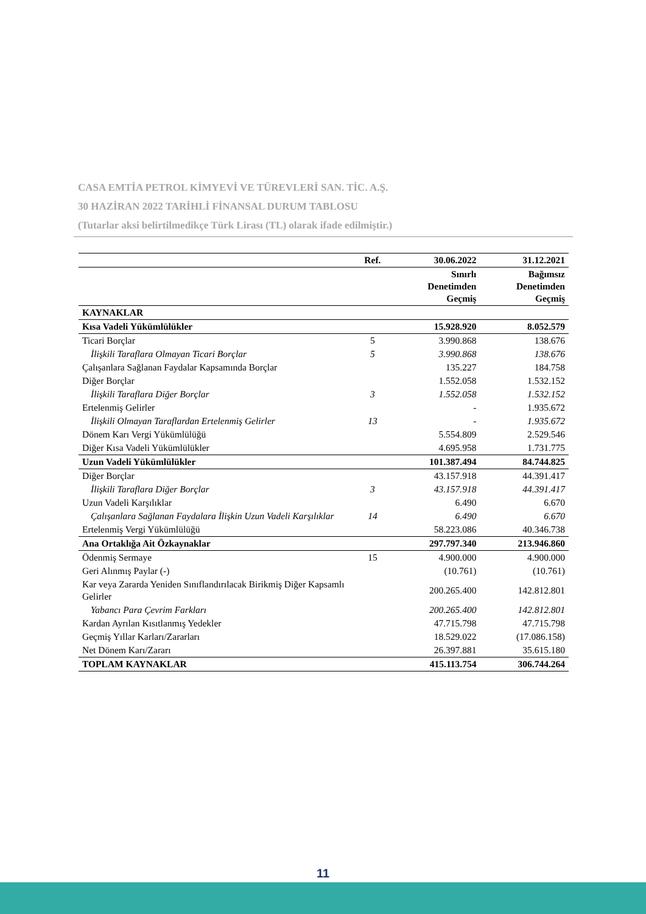CASA EMTİA PETROL KİMYEVİ VE TÜREVLERİ SAN. TİC. A.Ş.
30 HAZİRAN 2022 TARİHLİ FİNANSAL DURUM TABLOSU
(Tutarlar aksi belirtilmedikçe Türk Lirası (TL) olarak ifade edilmiştir.)
| | Ref. | 30.06.2022 | 31.12.2021 |
| --- | --- | --- | --- |
| | | Sınırlı Denetimden Geçmiş | Bağımsız Denetimden Geçmiş |
| KAYNAKLAR | | | |
| Kısa Vadeli Yükümlülükler | | 15.928.920 | 8.052.579 |
| Ticari Borçlar | 5 | 3.990.868 | 138.676 |
| İlişkili Taraflara Olmayan Ticari Borçlar | 5 | 3.990.868 | 138.676 |
| Çalışanlara Sağlanan Faydalar Kapsamında Borçlar | | 135.227 | 184.758 |
| Diğer Borçlar | | 1.552.058 | 1.532.152 |
| İlişkili Taraflara Diğer Borçlar | 3 | 1.552.058 | 1.532.152 |
| Ertelenmiş Gelirler | | - | 1.935.672 |
| İlişkili Olmayan Taraflardan Ertelenmiş Gelirler | 13 | - | 1.935.672 |
| Dönem Karı Vergi Yükümlülüğü | | 5.554.809 | 2.529.546 |
| Diğer Kısa Vadeli Yükümlülükler | | 4.695.958 | 1.731.775 |
| Uzun Vadeli Yükümlülükler | | 101.387.494 | 84.744.825 |
| Diğer Borçlar | | 43.157.918 | 44.391.417 |
| İlişkili Taraflara Diğer Borçlar | 3 | 43.157.918 | 44.391.417 |
| Uzun Vadeli Karşılıklar | | 6.490 | 6.670 |
| Çalışanlara Sağlanan Faydalara İlişkin Uzun Vadeli Karşılıklar | 14 | 6.490 | 6.670 |
| Ertelenmiş Vergi Yükümlülüğü | | 58.223.086 | 40.346.738 |
| Ana Ortaklığa Ait Özkaynaklar | | 297.797.340 | 213.946.860 |
| Ödenmiş Sermaye | 15 | 4.900.000 | 4.900.000 |
| Geri Alınmış Paylar (-) | | (10.761) | (10.761) |
| Kar veya Zararda Yeniden Sınıflandırılacak Birikmiş Diğer Kapsamlı Gelirler | | 200.265.400 | 142.812.801 |
| Yabancı Para Çevrim Farkları | | 200.265.400 | 142.812.801 |
| Kardan Ayrılan Kısıtlanmış Yedekler | | 47.715.798 | 47.715.798 |
| Geçmiş Yıllar Karları/Zararları | | 18.529.022 | (17.086.158) |
| Net Dönem Karı/Zararı | | 26.397.881 | 35.615.180 |
| TOPLAM KAYNAKLAR | | 415.113.754 | 306.744.264 |
11